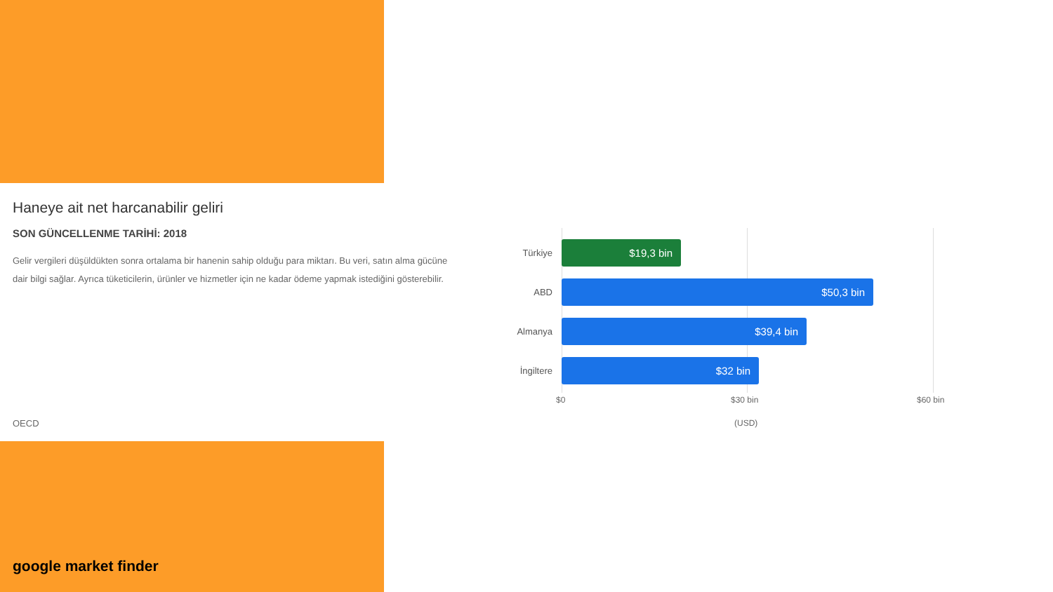Haneye ait net harcanabilir geliri
SON GÜNCELLENME TARİHİ: 2018
Gelir vergileri düşüldükten sonra ortalama bir hanenin sahip olduğu para miktarı. Bu veri, satın alma gücüne dair bilgi sağlar. Ayrıca tüketicilerin, ürünler ve hizmetler için ne kadar ödeme yapmak istediğini gösterebilir.
OECD
Türkiye
$19,3 bin
ABD
$50,3 bin
Almanya
$39,4 bin
İngiltere
$32 bin
$0 $30 bin $60 bin
(USD)
google market finder